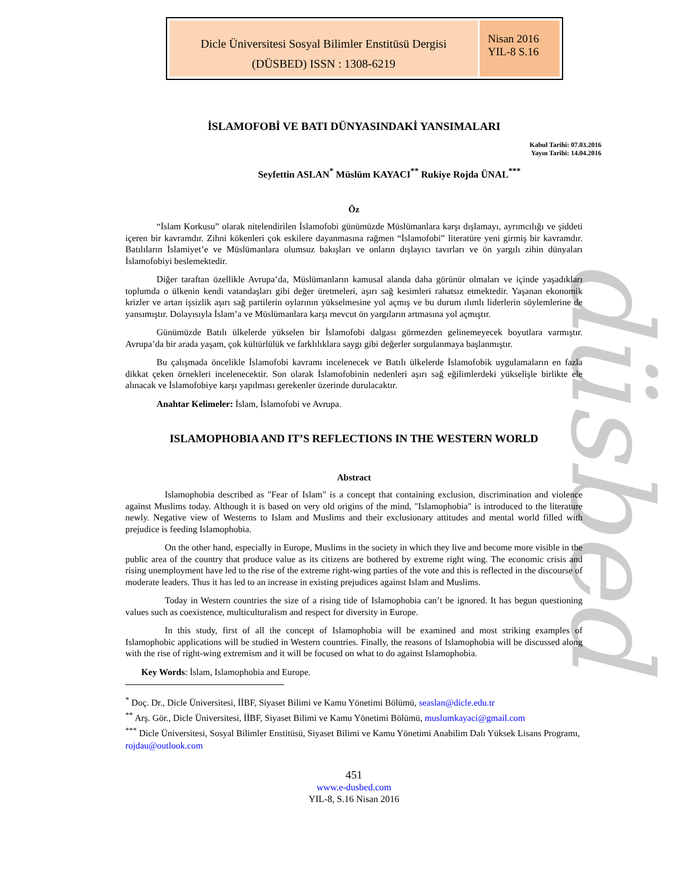Dicle Üniversitesi Sosyal Bilimler Enstitüsü Dergisi
(DÜSBED) ISSN : 1308-6219
Nisan 2016
YIL-8 S.16
düsbed
İSLAMOFOBİ VE BATI DÜNYASINDAKİ YANSIMALARI
Kabul Tarihi: 07.03.2016
Yayın Tarihi: 14.04.2016
Seyfettin ASLAN<sup>*</sup> Müslüm KAYACI<sup>**</sup> Rukiye Rojda ÜNAL<sup>***</sup>
Öz
“İslam Korkusu” olarak nitelendirilen İslamofobi günümüzde Müslümanlara karşı dışlamayı, ayrımcılığı ve şiddeti içeren bir kavramdır. Zihni kökenleri çok eskilere dayanmasına rağmen “İslamofobi” literatüre yeni girmiş bir kavramdır. Batılıların İslamiyet’e ve Müslümanlara olumsuz bakışları ve onların dışlayıcı tavırları ve ön yargılı zihin dünyaları İslamofobiyi beslemektedir.
Diğer taraftan özellikle Avrupa’da, Müslümanların kamusal alanda daha görünür olmaları ve içinde yaşadıkları toplumda o ülkenin kendi vatandaşları gibi değer üretmeleri, aşırı sağ kesimleri rahatsız etmektedir. Yaşanan ekonomik krizler ve artan işsizlik aşırı sağ partilerin oylarının yükselmesine yol açmış ve bu durum ılımlı liderlerin söylemlerine de yansımıştır. Dolayısıyla İslam’a ve Müslümanlara karşı mevcut ön yargıların artmasına yol açmıştır.
Günümüzde Batılı ülkelerde yükselen bir İslamofobi dalgası görmezden gelinemeyecek boyutlara varmıştır. Avrupa’da bir arada yaşam, çok kültürlülük ve farklılıklara saygı gibi değerler sorgulanmaya başlanmıştır.
Bu çalışmada öncelikle İslamofobi kavramı incelenecek ve Batılı ülkelerde İslamofobik uygulamaların en fazla dikkat çeken örnekleri incelenecektir. Son olarak İslamofobinin nedenleri aşırı sağ eğilimlerdeki yükselişle birlikte ele alınacak ve İslamofobiye karşı yapılması gerekenler üzerinde durulacaktır.
Anahtar Kelimeler: İslam, İslamofobi ve Avrupa.
ISLAMOPHOBIA AND IT’S REFLECTIONS IN THE WESTERN WORLD
Abstract
Islamophobia described as "Fear of Islam" is a concept that containing exclusion, discrimination and violence against Muslims today. Although it is based on very old origins of the mind, "Islamophobia" is introduced to the literature newly. Negative view of Westerns to Islam and Muslims and their exclusionary attitudes and mental world filled with prejudice is feeding Islamophobia.
On the other hand, especially in Europe, Muslims in the society in which they live and become more visible in the public area of the country that produce value as its citizens are bothered by extreme right wing. The economic crisis and rising unemployment have led to the rise of the extreme right-wing parties of the vote and this is reflected in the discourse of moderate leaders. Thus it has led to an increase in existing prejudices against Islam and Muslims.
Today in Western countries the size of a rising tide of Islamophobia can’t be ignored. It has begun questioning values such as coexistence, multiculturalism and respect for diversity in Europe.
In this study, first of all the concept of Islamophobia will be examined and most striking examples of Islamophobic applications will be studied in Western countries. Finally, the reasons of Islamophobia will be discussed along with the rise of right-wing extremism and it will be focused on what to do against Islamophobia.
Key Words: İslam, Islamophobia and Europe.
<sup>*</sup> Doç. Dr., Dicle Üniversitesi, İİBF, Siyaset Bilimi ve Kamu Yönetimi Bölümü, seaslan@dicle.edu.tr
<sup>**</sup> Arş. Gör., Dicle Üniversitesi, İİBF, Siyaset Bilimi ve Kamu Yönetimi Bölümü, muslumkayaci@gmail.com
<sup>***</sup> Dicle Üniversitesi, Sosyal Bilimler Enstitüsü, Siyaset Bilimi ve Kamu Yönetimi Anabilim Dalı Yüksek Lisans Programı, rojdau@outlook.com
451
www.e-dusbed.com
YIL-8, S.16 Nisan 2016